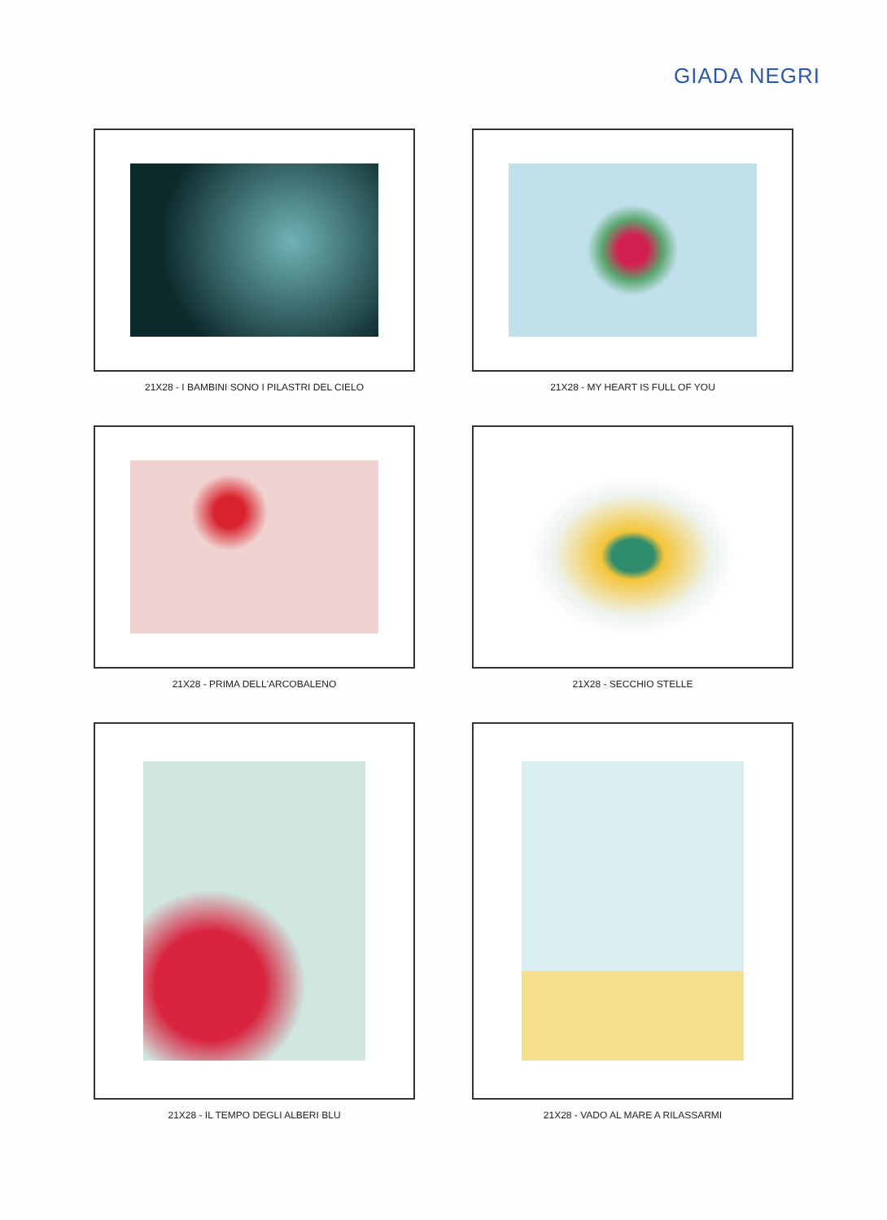GIADA NEGRI
21X28 - I BAMBINI SONO I PILASTRI DEL CIELO
21X28 - MY HEART IS FULL OF YOU
21X28 - PRIMA DELL'ARCOBALENO
21X28 - SECCHIO STELLE
21X28 - IL TEMPO DEGLI ALBERI BLU
21X28 - VADO AL MARE A RILASSARMI